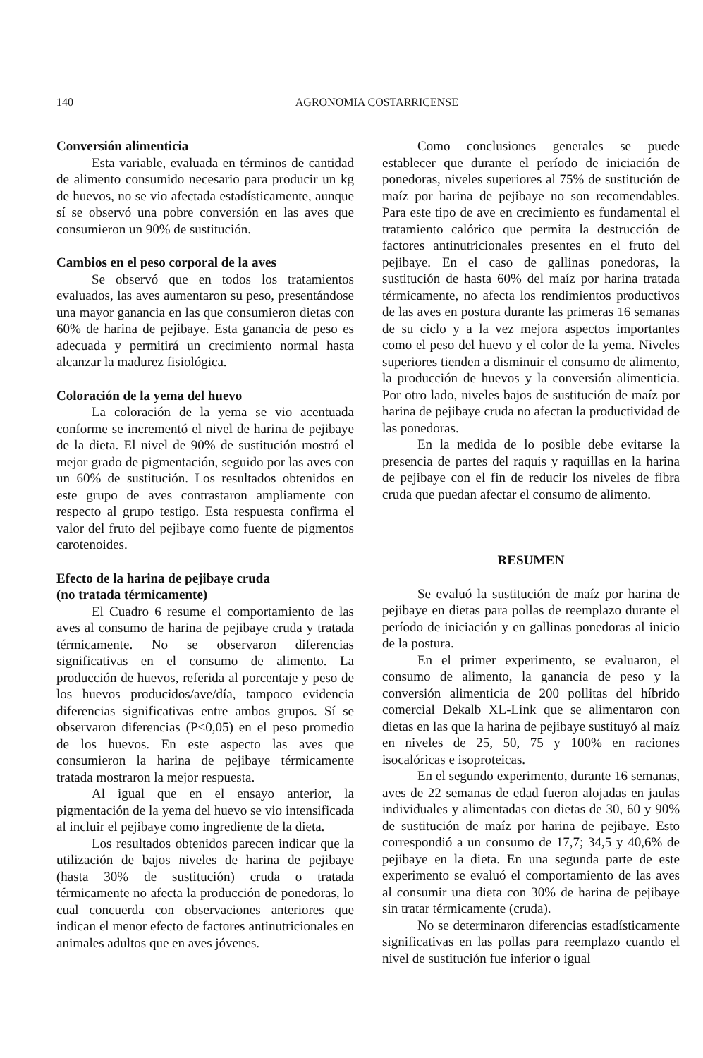140 AGRONOMIA COSTARRICENSE
Conversión alimenticia
Esta variable, evaluada en términos de cantidad de alimento consumido necesario para producir un kg de huevos, no se vio afectada estadísticamente, aunque sí se observó una pobre conversión en las aves que consumieron un 90% de sustitución.
Cambios en el peso corporal de la aves
Se observó que en todos los tratamientos evaluados, las aves aumentaron su peso, presentándose una mayor ganancia en las que consumieron dietas con 60% de harina de pejibaye. Esta ganancia de peso es adecuada y permitirá un crecimiento normal hasta alcanzar la madurez fisiológica.
Coloración de la yema del huevo
La coloración de la yema se vio acentuada conforme se incrementó el nivel de harina de pejibaye de la dieta. El nivel de 90% de sustitución mostró el mejor grado de pigmentación, seguido por las aves con un 60% de sustitución. Los resultados obtenidos en este grupo de aves contrastaron ampliamente con respecto al grupo testigo. Esta respuesta confirma el valor del fruto del pejibaye como fuente de pigmentos carotenoides.
Efecto de la harina de pejibaye cruda
(no tratada térmicamente)
El Cuadro 6 resume el comportamiento de las aves al consumo de harina de pejibaye cruda y tratada térmicamente. No se observaron diferencias significativas en el consumo de alimento. La producción de huevos, referida al porcentaje y peso de los huevos producidos/ave/día, tampoco evidencia diferencias significativas entre ambos grupos. Sí se observaron diferencias (P<0,05) en el peso promedio de los huevos. En este aspecto las aves que consumieron la harina de pejibaye térmicamente tratada mostraron la mejor respuesta.
Al igual que en el ensayo anterior, la pigmentación de la yema del huevo se vio intensificada al incluir el pejibaye como ingrediente de la dieta.
Los resultados obtenidos parecen indicar que la utilización de bajos niveles de harina de pejibaye (hasta 30% de sustitución) cruda o tratada térmicamente no afecta la producción de ponedoras, lo cual concuerda con observaciones anteriores que indican el menor efecto de factores antinutricionales en animales adultos que en aves jóvenes.
Como conclusiones generales se puede establecer que durante el período de iniciación de ponedoras, niveles superiores al 75% de sustitución de maíz por harina de pejibaye no son recomendables. Para este tipo de ave en crecimiento es fundamental el tratamiento calórico que permita la destrucción de factores antinutricionales presentes en el fruto del pejibaye. En el caso de gallinas ponedoras, la sustitución de hasta 60% del maíz por harina tratada térmicamente, no afecta los rendimientos productivos de las aves en postura durante las primeras 16 semanas de su ciclo y a la vez mejora aspectos importantes como el peso del huevo y el color de la yema. Niveles superiores tienden a disminuir el consumo de alimento, la producción de huevos y la conversión alimenticia. Por otro lado, niveles bajos de sustitución de maíz por harina de pejibaye cruda no afectan la productividad de las ponedoras.
En la medida de lo posible debe evitarse la presencia de partes del raquis y raquillas en la harina de pejibaye con el fin de reducir los niveles de fibra cruda que puedan afectar el consumo de alimento.
RESUMEN
Se evaluó la sustitución de maíz por harina de pejibaye en dietas para pollas de reemplazo durante el período de iniciación y en gallinas ponedoras al inicio de la postura.
En el primer experimento, se evaluaron, el consumo de alimento, la ganancia de peso y la conversión alimenticia de 200 pollitas del híbrido comercial Dekalb XL-Link que se alimentaron con dietas en las que la harina de pejibaye sustituyó al maíz en niveles de 25, 50, 75 y 100% en raciones isocalóricas e isoproteicas.
En el segundo experimento, durante 16 semanas, aves de 22 semanas de edad fueron alojadas en jaulas individuales y alimentadas con dietas de 30, 60 y 90% de sustitución de maíz por harina de pejibaye. Esto correspondió a un consumo de 17,7; 34,5 y 40,6% de pejibaye en la dieta. En una segunda parte de este experimento se evaluó el comportamiento de las aves al consumir una dieta con 30% de harina de pejibaye sin tratar térmicamente (cruda).
No se determinaron diferencias estadísticamente significativas en las pollas para reemplazo cuando el nivel de sustitución fue inferior o igual